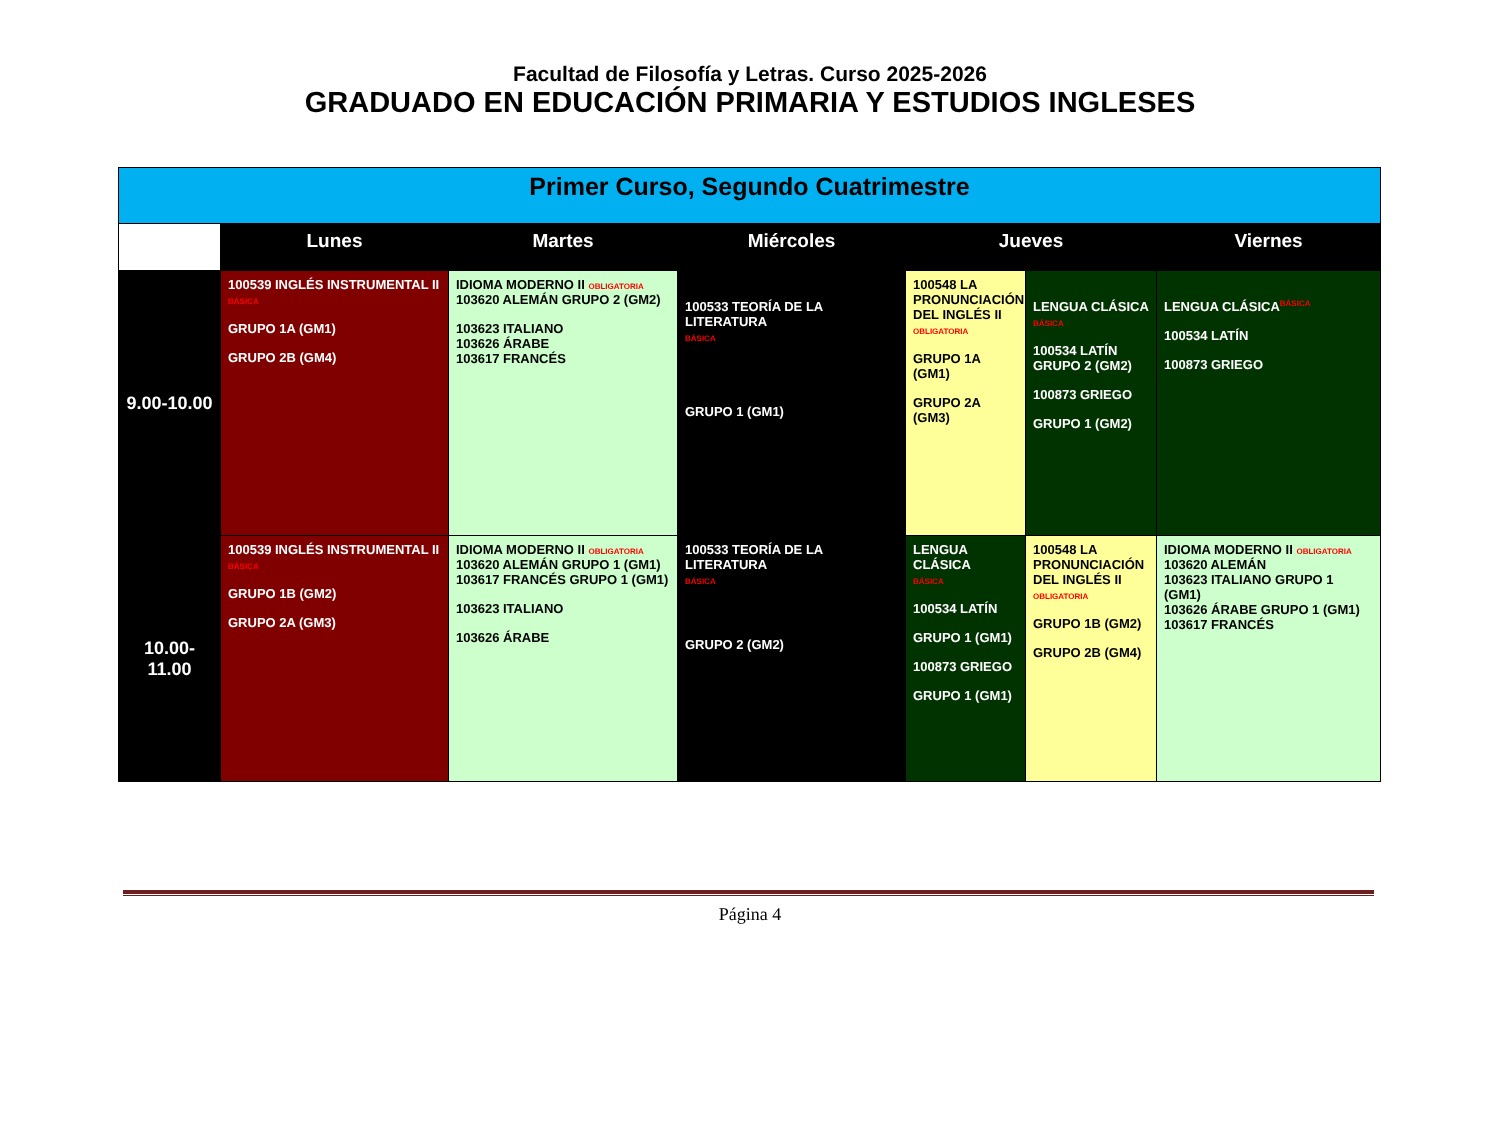Facultad de Filosofía y Letras. Curso 2025-2026
GRADUADO EN EDUCACIÓN PRIMARIA Y ESTUDIOS INGLESES
| Primer Curso, Segundo Cuatrimestre | | | | | | |
| --- | --- | --- | --- | --- | --- | --- |
| | Lunes | Martes | Miércoles | Jueves | | Viernes |
| 9.00-10.00 | 100539 INGLÉS INSTRUMENTAL II BÁSICA GRUPO 1A (GM1) GRUPO 2B (GM4) | IDIOMA MODERNO II OBLIGATORIA 103620 ALEMÁN GRUPO 2 (GM2) 103623 ITALIANO 103626 ÁRABE 103617 FRANCÉS | 100533 TEORÍA DE LA LITERATURA BÁSICA GRUPO 1 (GM1) | 100548 LA PRONUNCIACIÓN DEL INGLÉS II OBLIGATORIA GRUPO 1A (GM1) GRUPO 2A (GM3) | LENGUA CLÁSICA BÁSICA 100534 LATÍN GRUPO 2 (GM2) 100873 GRIEGO GRUPO 1 (GM2) | LENGUA CLÁSICA<sup>BÁSICA</sup> 100534 LATÍN 100873 GRIEGO |
| 10.00-11.00 | 100539 INGLÉS INSTRUMENTAL II BÁSICA GRUPO 1B (GM2) GRUPO 2A (GM3) | IDIOMA MODERNO II OBLIGATORIA 103620 ALEMÁN GRUPO 1 (GM1) 103617 FRANCÉS GRUPO 1 (GM1) 103623 ITALIANO 103626 ÁRABE | 100533 TEORÍA DE LA LITERATURA BÁSICA GRUPO 2 (GM2) | LENGUA CLÁSICA BÁSICA 100534 LATÍN GRUPO 1 (GM1) 100873 GRIEGO GRUPO 1 (GM1) | 100548 LA PRONUNCIACIÓN DEL INGLÉS II OBLIGATORIA GRUPO 1B (GM2) GRUPO 2B (GM4) | IDIOMA MODERNO II OBLIGATORIA 103620 ALEMÁN 103623 ITALIANO GRUPO 1 (GM1) 103626 ÁRABE GRUPO 1 (GM1) 103617 FRANCÉS |
Página 4